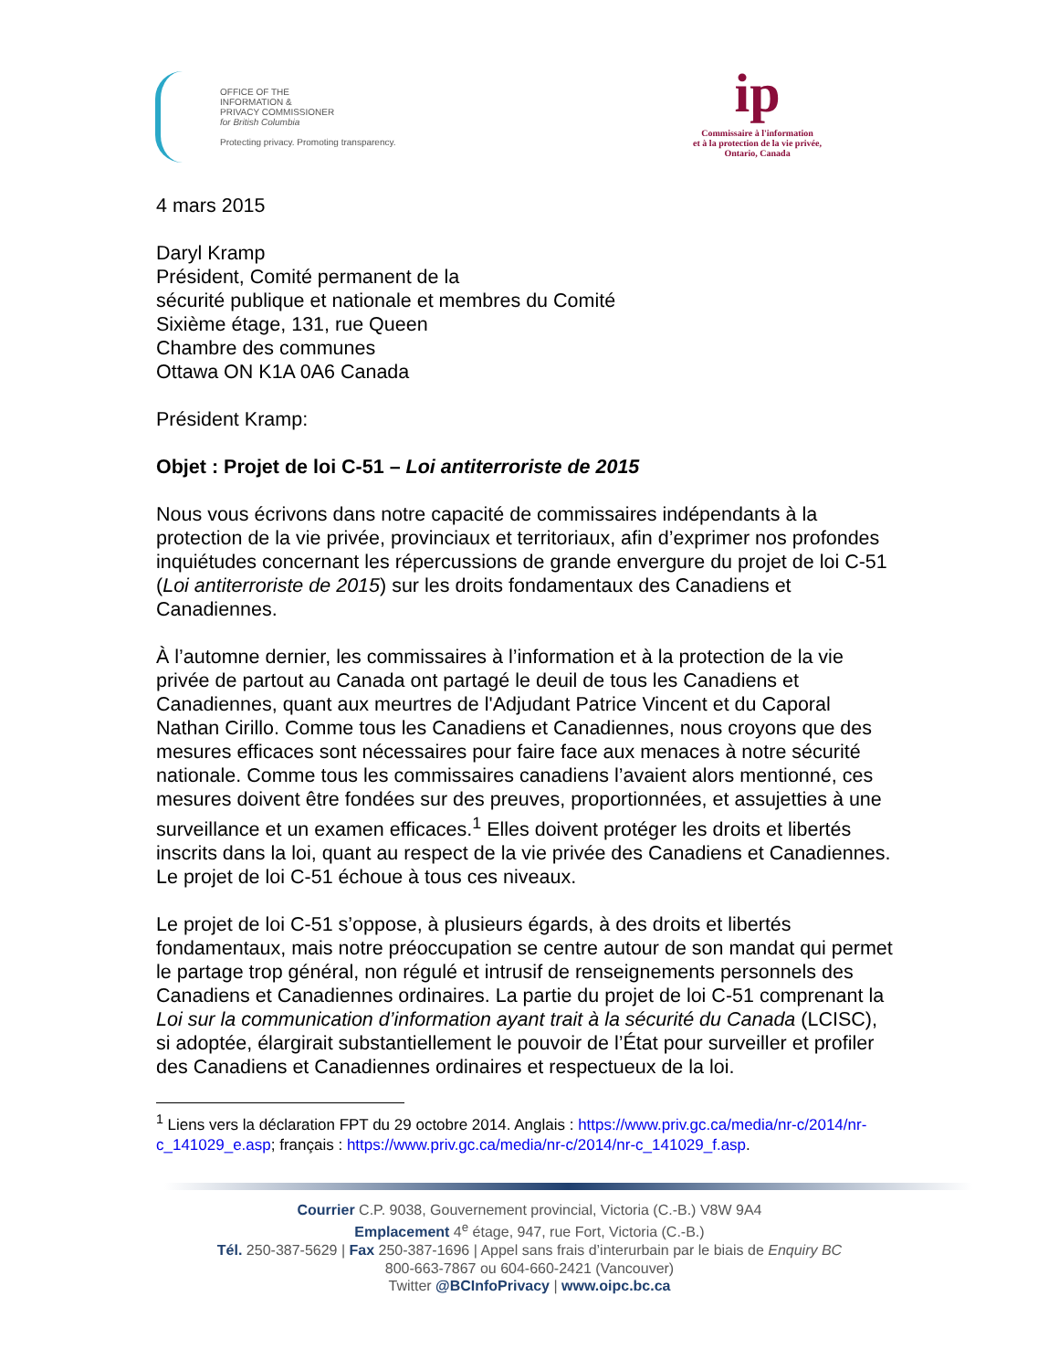OFFICE OF THE
INFORMATION &
PRIVACY COMMISSIONER
for British Columbia
Protecting privacy. Promoting transparency.
ip
Commissaire à l'information
et à la protection de la vie privée,
Ontario, Canada
4 mars 2015
Daryl Kramp
Président, Comité permanent de la
sécurité publique et nationale et membres du Comité
Sixième étage, 131, rue Queen
Chambre des communes
Ottawa ON K1A 0A6 Canada
Président Kramp:
Objet : Projet de loi C-51 – Loi antiterroriste de 2015
Nous vous écrivons dans notre capacité de commissaires indépendants à la protection de la vie privée, provinciaux et territoriaux, afin d’exprimer nos profondes inquiétudes concernant les répercussions de grande envergure du projet de loi C-51 (Loi antiterroriste de 2015) sur les droits fondamentaux des Canadiens et Canadiennes.
À l’automne dernier, les commissaires à l’information et à la protection de la vie privée de partout au Canada ont partagé le deuil de tous les Canadiens et Canadiennes, quant aux meurtres de l'Adjudant Patrice Vincent et du Caporal Nathan Cirillo. Comme tous les Canadiens et Canadiennes, nous croyons que des mesures efficaces sont nécessaires pour faire face aux menaces à notre sécurité nationale. Comme tous les commissaires canadiens l’avaient alors mentionné, ces mesures doivent être fondées sur des preuves, proportionnées, et assujetties à une surveillance et un examen efficaces.<sup>1</sup> Elles doivent protéger les droits et libertés inscrits dans la loi, quant au respect de la vie privée des Canadiens et Canadiennes. Le projet de loi C-51 échoue à tous ces niveaux.
Le projet de loi C-51 s’oppose, à plusieurs égards, à des droits et libertés fondamentaux, mais notre préoccupation se centre autour de son mandat qui permet le partage trop général, non régulé et intrusif de renseignements personnels des Canadiens et Canadiennes ordinaires. La partie du projet de loi C-51 comprenant la Loi sur la communication d’information ayant trait à la sécurité du Canada (LCISC), si adoptée, élargirait substantiellement le pouvoir de l’État pour surveiller et profiler des Canadiens et Canadiennes ordinaires et respectueux de la loi.
<sup>1</sup> Liens vers la déclaration FPT du 29 octobre 2014. Anglais : https://www.priv.gc.ca/media/nr-c/2014/nr-c_141029_e.asp; français : https://www.priv.gc.ca/media/nr-c/2014/nr-c_141029_f.asp.
Courrier C.P. 9038, Gouvernement provincial, Victoria (C.-B.) V8W 9A4
Emplacement 4<sup>e</sup> étage, 947, rue Fort, Victoria (C.-B.)
Tél. 250-387-5629 | Fax 250-387-1696 | Appel sans frais d’interurbain par le biais de Enquiry BC
800-663-7867 ou 604-660-2421 (Vancouver)
Twitter @BCInfoPrivacy | www.oipc.bc.ca